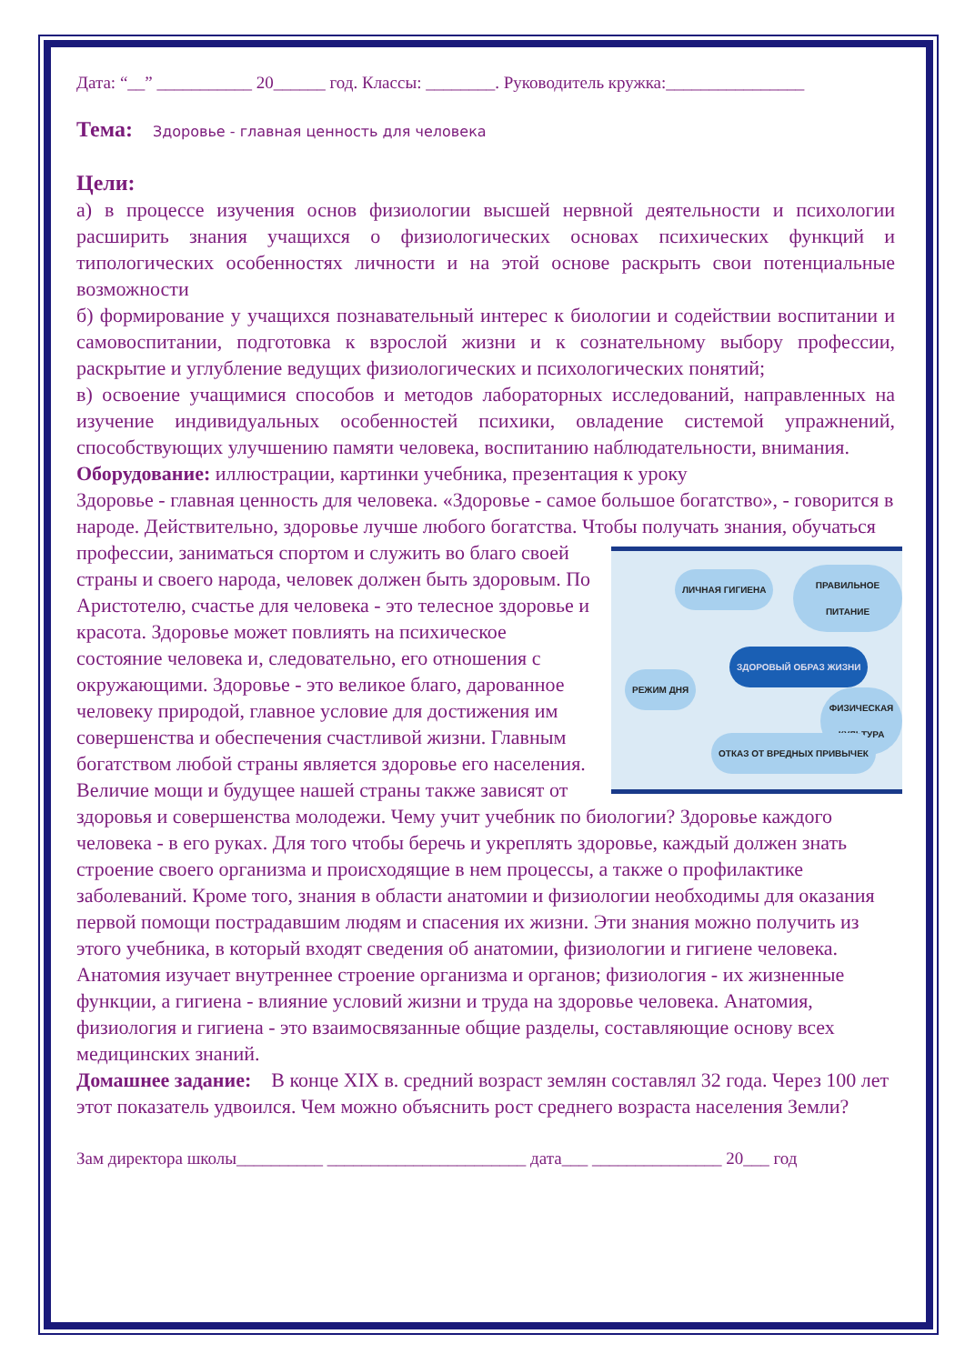Дата: “__” ___________ 20______ год. Классы: ________. Руководитель кружка:________________
Тема: Здоровье - главная ценность для человека
Цели:
а) в процессе изучения основ физиологии высшей нервной деятельности и психологии расширить знания учащихся о физиологических основах психических функций и типологических особенностях личности и на этой основе раскрыть свои потенциальные возможности
б) формирование у учащихся познавательный интерес к биологии и содействии воспитании и самовоспитании, подготовка к взрослой жизни и к сознательному выбору профессии, раскрытие и углубление ведущих физиологических и психологических понятий;
в) освоение учащимися способов и методов лабораторных исследований, направленных на изучение индивидуальных особенностей психики, овладение системой упражнений, способствующих улучшению памяти человека, воспитанию наблюдательности, внимания.
Оборудование: иллюстрации, картинки учебника, презентация к уроку
Здоровье - главная ценность для человека. «Здоровье - самое большое богатство», - говорится в народе. Действительно, здоровье лучше любого богатства. Чтобы получать знания, обучаться профессии, заниматься спортом и служить во благо ЛИЧНАЯ ГИГИЕНА ПРАВИЛЬНОЕ ПИТАНИЕ
ЗДОРОВЫЙ ОБРАЗ ЖИЗНИ
РЕЖИМ ДНЯ
ФИЗИЧЕСКАЯ КУЛЬТУРА
ОТКАЗ ОТ ВРЕДНЫХ ПРИВЫЧЕК своей страны и своего народа, человек должен быть здоровым. По Аристотелю, счастье для человека - это телесное здоровье и красота. Здоровье может повлиять на психическое состояние человека и, следовательно, его отношения с окружающими. Здоровье - это великое благо, дарованное человеку природой, главное условие для достижения им совершенства и обеспечения счастливой жизни. Главным богатством любой страны является здоровье его населения. Величие мощи и будущее нашей страны также зависят от здоровья и совершенства молодежи. Чему учит учебник по биологии? Здоровье каждого человека - в его руках. Для того чтобы беречь и укреплять здоровье, каждый должен знать строение своего организма и происходящие в нем процессы, а также о профилактике заболеваний. Кроме того, знания в области анатомии и физиологии необходимы для оказания первой помощи пострадавшим людям и спасения их жизни. Эти знания можно получить из этого учебника, в который входят сведения об анатомии, физиологии и гигиене человека. Анатомия изучает внутреннее строение организма и органов; физиология - их жизненные функции, а гигиена - влияние условий жизни и труда на здоровье человека. Анатомия, физиология и гигиена - это взаимосвязанные общие разделы, составляющие основу всех медицинских знаний.
Домашнее задание: В конце XIX в. средний возраст землян составлял 32 года. Через 100 лет этот показатель удвоился. Чем можно объяснить рост среднего возраста населения Земли?
Зам директора школы__________ _______________________ дата___ _______________ 20___ год